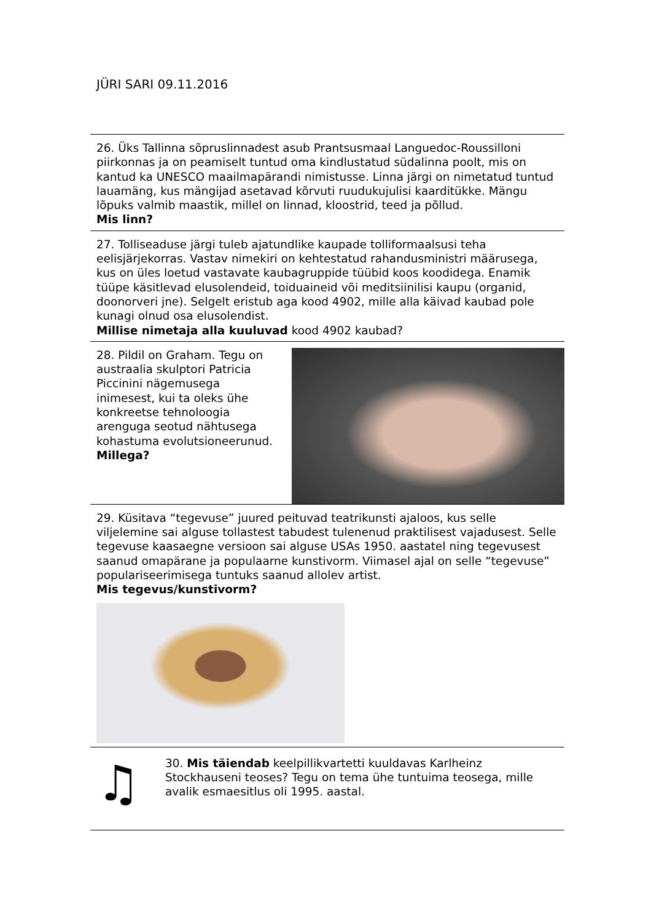JÜRI SARI 09.11.2016
26. Üks Tallinna sõpruslinnadest asub Prantsusmaal Languedoc-Roussilloni piirkonnas ja on peamiselt tuntud oma kindlustatud südalinna poolt, mis on kantud ka UNESCO maailmapärandi nimistusse. Linna järgi on nimetatud tuntud lauamäng, kus mängijad asetavad kõrvuti ruudukujulisi kaarditükke. Mängu lõpuks valmib maastik, millel on linnad, kloostrid, teed ja põllud.
Mis linn?
27. Tolliseaduse järgi tuleb ajatundlike kaupade tolliformaalsusi teha eelisjärjekorras. Vastav nimekiri on kehtestatud rahandusministri määrusega, kus on üles loetud vastavate kaubagruppide tüübid koos koodidega. Enamik tüüpe käsitlevad elusolendeid, toiduaineid või meditsiinilisi kaupu (organid, doonorveri jne). Selgelt eristub aga kood 4902, mille alla käivad kaubad pole kunagi olnud osa elusolendist.
Millise nimetaja alla kuuluvad kood 4902 kaubad?
28. Pildil on Graham. Tegu on austraalia skulptori Patricia Piccinini nägemusega inimesest, kui ta oleks ühe konkreetse tehnoloogia arenguga seotud nähtusega kohastuma evolutsioneerunud.
Millega?
29. Küsitava “tegevuse” juured peituvad teatrikunsti ajaloos, kus selle viljelemine sai alguse tollastest tabudest tulenenud praktilisest vajadusest. Selle tegevuse kaasaegne versioon sai alguse USAs 1950. aastatel ning tegevusest saanud omapärane ja populaarne kunstivorm. Viimasel ajal on selle “tegevuse” populariseerimisega tuntuks saanud allolev artist.
Mis tegevus/kunstivorm?
♫
30. Mis täiendab keelpillikvartetti kuuldavas Karlheinz Stockhauseni teoses? Tegu on tema ühe tuntuima teosega, mille avalik esmaesitlus oli 1995. aastal.